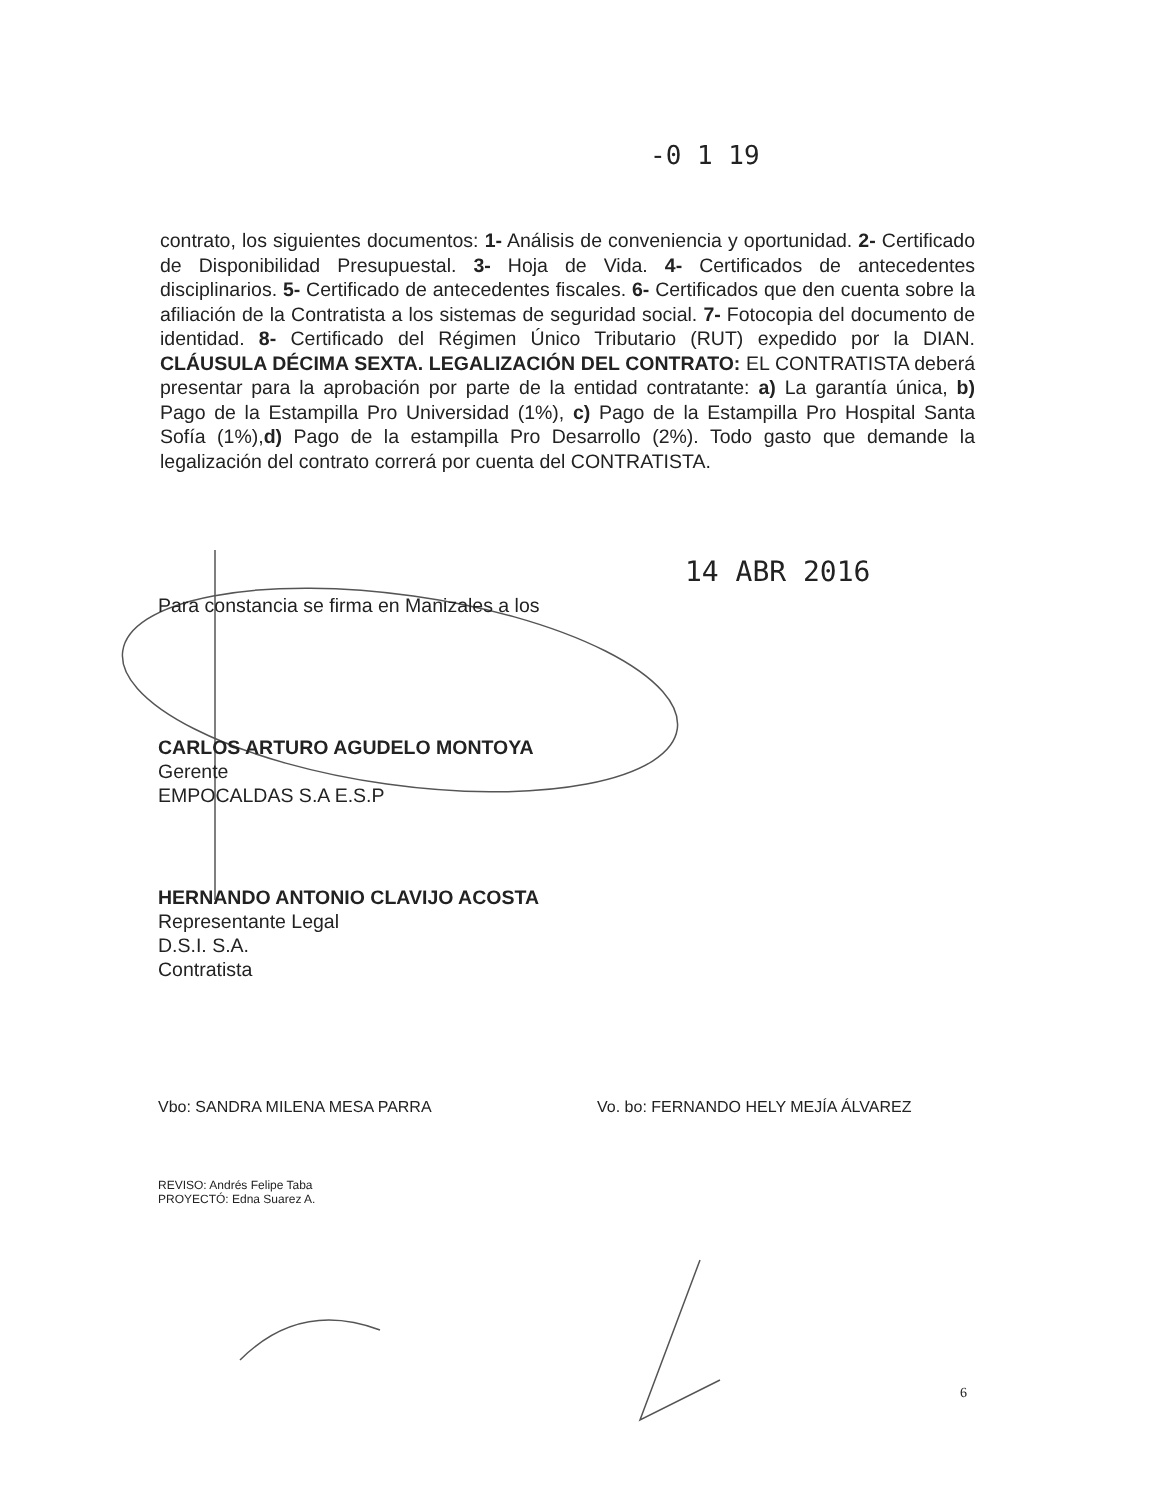-0 1 19
contrato, los siguientes documentos: 1- Análisis de conveniencia y oportunidad. 2- Certificado de Disponibilidad Presupuestal. 3- Hoja de Vida. 4- Certificados de antecedentes disciplinarios. 5- Certificado de antecedentes fiscales. 6- Certificados que den cuenta sobre la afiliación de la Contratista a los sistemas de seguridad social. 7- Fotocopia del documento de identidad. 8- Certificado del Régimen Único Tributario (RUT) expedido por la DIAN. CLÁUSULA DÉCIMA SEXTA. LEGALIZACIÓN DEL CONTRATO: EL CONTRATISTA deberá presentar para la aprobación por parte de la entidad contratante: a) La garantía única, b) Pago de la Estampilla Pro Universidad (1%), c) Pago de la Estampilla Pro Hospital Santa Sofía (1%),d) Pago de la estampilla Pro Desarrollo (2%). Todo gasto que demande la legalización del contrato correrá por cuenta del CONTRATISTA.
14 ABR 2016
Para constancia se firma en Manizales a los
CARLOS ARTURO AGUDELO MONTOYA
Gerente
EMPOCALDAS S.A E.S.P
HERNANDO ANTONIO CLAVIJO ACOSTA
Representante Legal
D.S.I. S.A.
Contratista
Vbo: SANDRA MILENA MESA PARRA
Vo. bo: FERNANDO HELY MEJÍA ÁLVAREZ
REVISO: Andrés Felipe Taba
PROYECTÓ: Edna Suarez A.
6